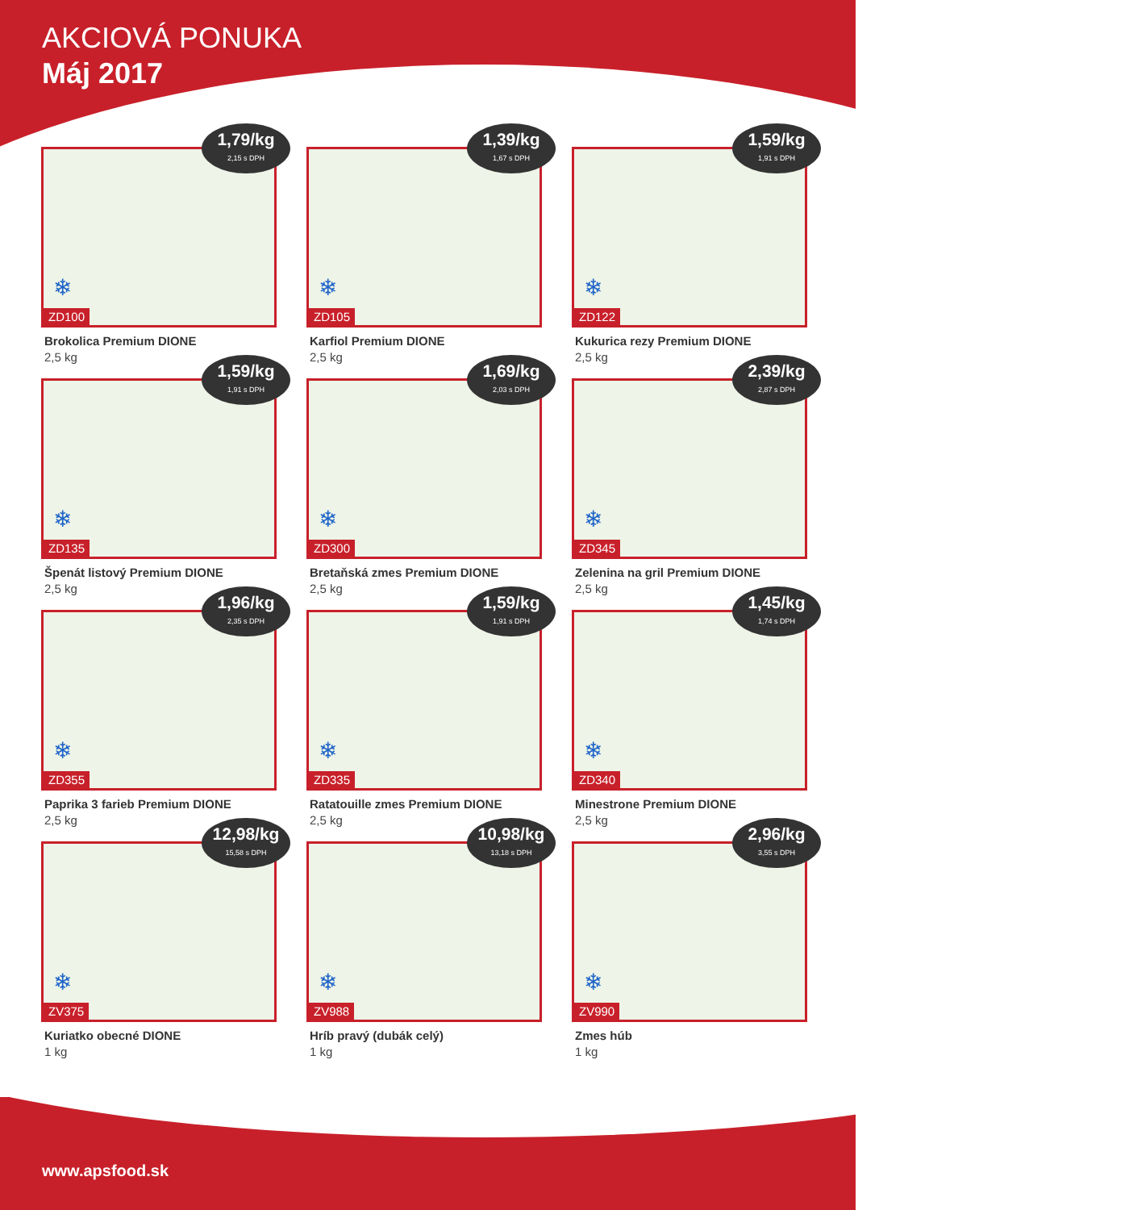AKCIOVÁ PONUKA
Máj 2017
1,79/kg
2,15 s DPH
❄
ZD100
Brokolica Premium DIONE
2,5 kg
1,39/kg
1,67 s DPH
❄
ZD105
Karfiol Premium DIONE
2,5 kg
1,59/kg
1,91 s DPH
❄
ZD122
Kukurica rezy Premium DIONE
2,5 kg
1,59/kg
1,91 s DPH
❄
ZD135
Špenát listový Premium DIONE
2,5 kg
1,69/kg
2,03 s DPH
❄
ZD300
Bretaňská zmes Premium DIONE
2,5 kg
2,39/kg
2,87 s DPH
❄
ZD345
Zelenina na gril Premium DIONE
2,5 kg
1,96/kg
2,35 s DPH
❄
ZD355
Paprika 3 farieb Premium DIONE
2,5 kg
1,59/kg
1,91 s DPH
❄
ZD335
Ratatouille zmes Premium DIONE
2,5 kg
1,45/kg
1,74 s DPH
❄
ZD340
Minestrone Premium DIONE
2,5 kg
12,98/kg
15,58 s DPH
❄
ZV375
Kuriatko obecné DIONE
1 kg
10,98/kg
13,18 s DPH
❄
ZV988
Hríb pravý (dubák celý)
1 kg
2,96/kg
3,55 s DPH
❄
ZV990
Zmes húb
1 kg
www.apsfood.sk